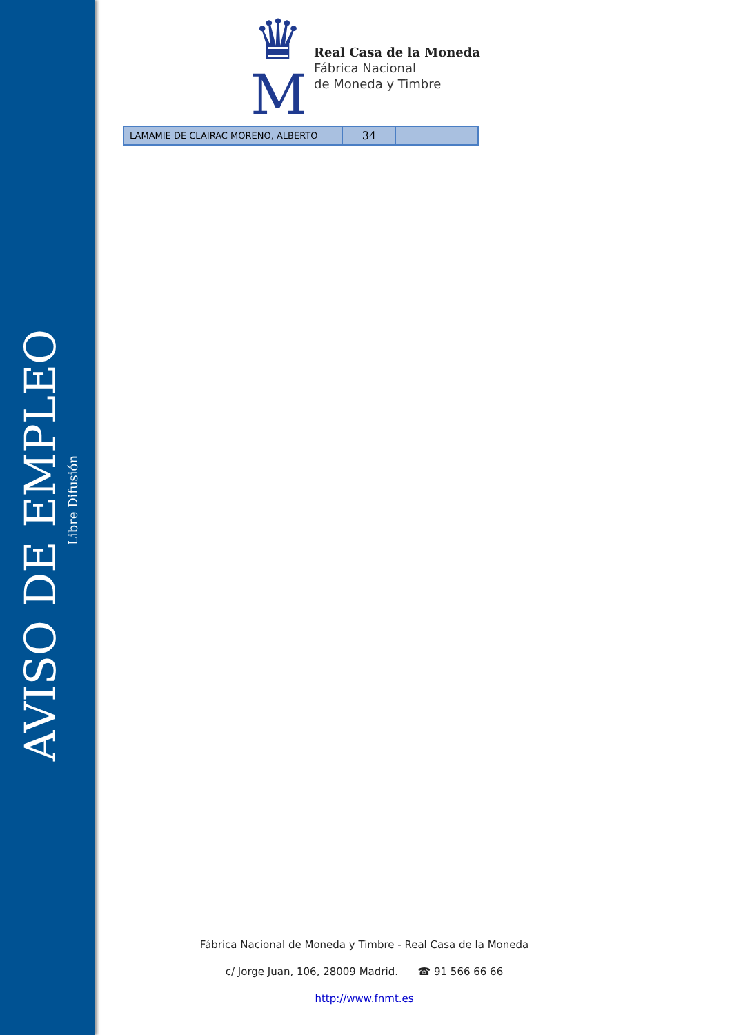AVISO DE EMPLEO
Libre Difusión
♛
M
Real Casa de la Moneda
Fábrica Nacional
de Moneda y Timbre
| LAMAMIE DE CLAIRAC MORENO, ALBERTO | 34 | |
Fábrica Nacional de Moneda y Timbre - Real Casa de la Moneda
c/ Jorge Juan, 106, 28009 Madrid. ☎ 91 566 66 66
http://www.fnmt.es